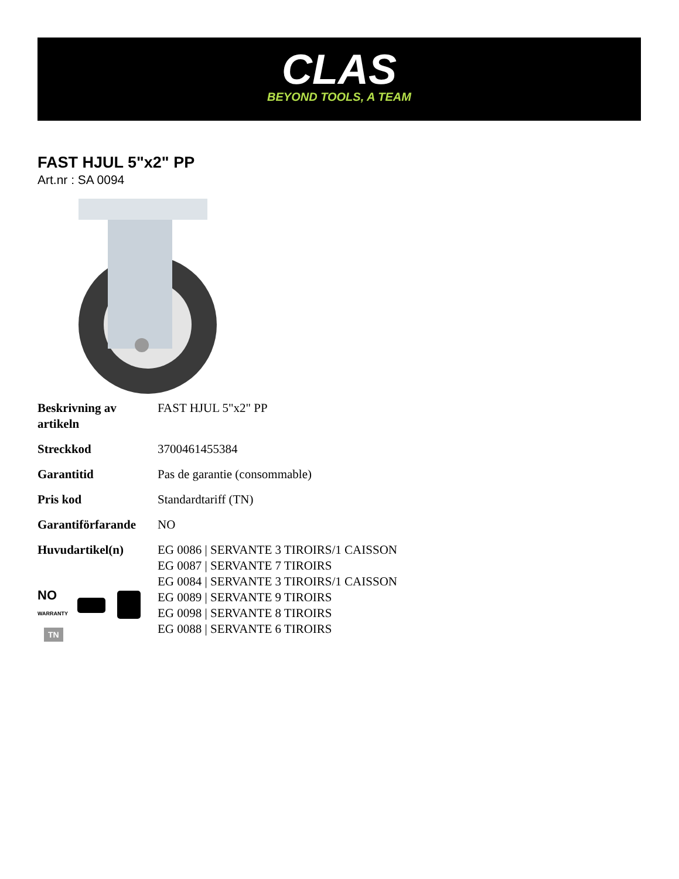CLAS
BEYOND TOOLS, A TEAM
FAST HJUL 5"x2" PP
Art.nr : SA 0094
| Beskrivning av artikeln | FAST HJUL 5"x2" PP |
| Streckkod | 3700461455384 |
| Garantitid | Pas de garantie (consommable) |
| Pris kod | Standardtariff (TN) |
| Garantiförfarande | NO |
| Huvudartikel(n) NO WARRANTY TN | EG 0086 / SERVANTE 3 TIROIRS/1 CAISSON EG 0087 / SERVANTE 7 TIROIRS EG 0084 / SERVANTE 3 TIROIRS/1 CAISSON EG 0089 / SERVANTE 9 TIROIRS EG 0098 / SERVANTE 8 TIROIRS EG 0088 / SERVANTE 6 TIROIRS |